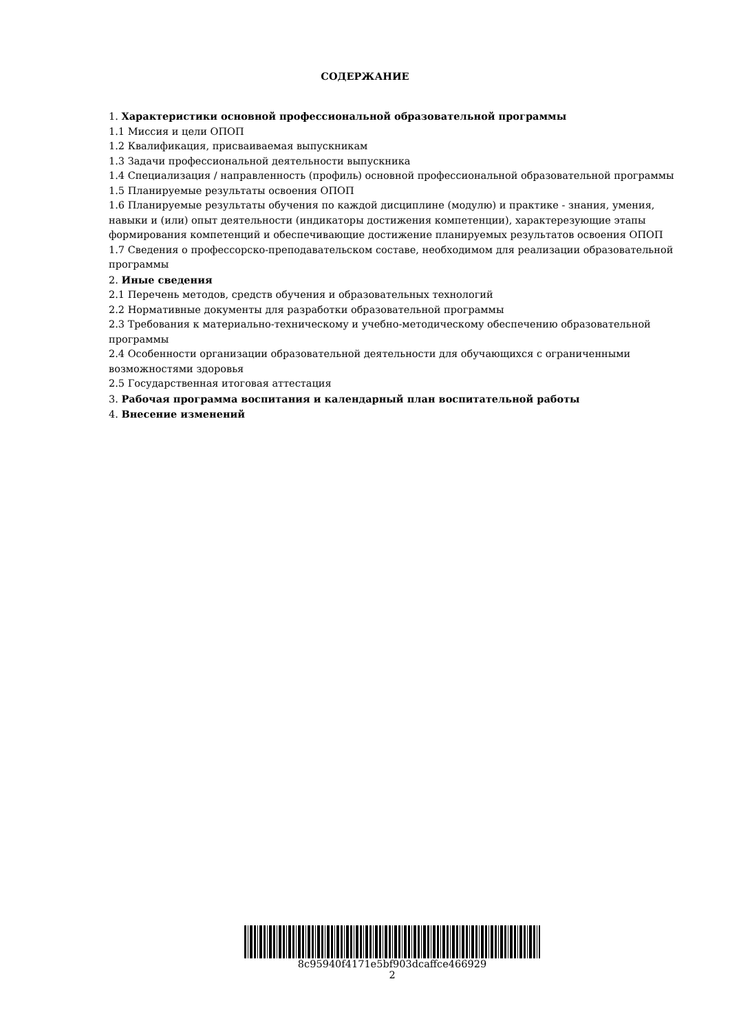СОДЕРЖАНИЕ
1. Характеристики основной профессиональной образовательной программы
1.1 Миссия и цели ОПОП
1.2 Квалификация, присваиваемая выпускникам
1.3 Задачи профессиональной деятельности выпускника
1.4 Специализация / направленность (профиль) основной профессиональной образовательной программы
1.5 Планируемые результаты освоения ОПОП
1.6 Планируемые результаты обучения по каждой дисциплине (модулю) и практике - знания, умения, навыки и (или) опыт деятельности (индикаторы достижения компетенции), характерезующие этапы формирования компетенций и обеспечивающие достижение планируемых результатов освоения ОПОП
1.7 Сведения о профессорско-преподавательском составе, необходимом для реализации образовательной программы
2. Иные сведения
2.1 Перечень методов, средств обучения и образовательных технологий
2.2 Нормативные документы для разработки образовательной программы
2.3 Требования к материально-техническому и учебно-методическому обеспечению образовательной программы
2.4 Особенности организации образовательной деятельности для обучающихся с ограниченными возможностями здоровья
2.5 Государственная итоговая аттестация
3. Рабочая программа воспитания и календарный план воспитательной работы
4. Внесение изменений
8c95940f4171e5bf903dcaffce466929
2